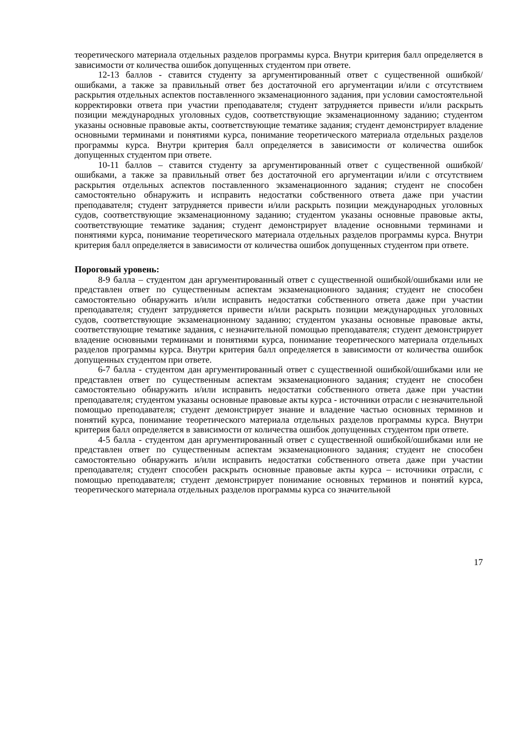теоретического материала отдельных разделов программы курса. Внутри критерия балл определяется в зависимости от количества ошибок допущенных студентом при ответе.
12-13 баллов - ставится студенту за аргументированный ответ с существенной ошибкой/ошибками, а также за правильный ответ без достаточной его аргументации и/или с отсутствием раскрытия отдельных аспектов поставленного экзаменационного задания, при условии самостоятельной корректировки ответа при участии преподавателя; студент затрудняется привести и/или раскрыть позиции международных уголовных судов, соответствующие экзаменационному заданию; студентом указаны основные правовые акты, соответствующие тематике задания; студент демонстрирует владение основными терминами и понятиями курса, понимание теоретического материала отдельных разделов программы курса. Внутри критерия балл определяется в зависимости от количества ошибок допущенных студентом при ответе.
10-11 баллов – ставится студенту за аргументированный ответ с существенной ошибкой/ошибками, а также за правильный ответ без достаточной его аргументации и/или с отсутствием раскрытия отдельных аспектов поставленного экзаменационного задания; студент не способен самостоятельно обнаружить и исправить недостатки собственного ответа даже при участии преподавателя; студент затрудняется привести и/или раскрыть позиции международных уголовных судов, соответствующие экзаменационному заданию; студентом указаны основные правовые акты, соответствующие тематике задания; студент демонстрирует владение основными терминами и понятиями курса, понимание теоретического материала отдельных разделов программы курса. Внутри критерия балл определяется в зависимости от количества ошибок допущенных студентом при ответе.
Пороговый уровень:
8-9 балла – студентом дан аргументированный ответ с существенной ошибкой/ошибками или не представлен ответ по существенным аспектам экзаменационного задания; студент не способен самостоятельно обнаружить и/или исправить недостатки собственного ответа даже при участии преподавателя; студент затрудняется привести и/или раскрыть позиции международных уголовных судов, соответствующие экзаменационному заданию; студентом указаны основные правовые акты, соответствующие тематике задания, с незначительной помощью преподавателя; студент демонстрирует владение основными терминами и понятиями курса, понимание теоретического материала отдельных разделов программы курса. Внутри критерия балл определяется в зависимости от количества ошибок допущенных студентом при ответе.
6-7 балла - студентом дан аргументированный ответ с существенной ошибкой/ошибками или не представлен ответ по существенным аспектам экзаменационного задания; студент не способен самостоятельно обнаружить и/или исправить недостатки собственного ответа даже при участии преподавателя; студентом указаны основные правовые акты курса - источники отрасли с незначительной помощью преподавателя; студент демонстрирует знание и владение частью основных терминов и понятий курса, понимание теоретического материала отдельных разделов программы курса. Внутри критерия балл определяется в зависимости от количества ошибок допущенных студентом при ответе.
4-5 балла - студентом дан аргументированный ответ с существенной ошибкой/ошибками или не представлен ответ по существенным аспектам экзаменационного задания; студент не способен самостоятельно обнаружить и/или исправить недостатки собственного ответа даже при участии преподавателя; студент способен раскрыть основные правовые акты курса – источники отрасли, с помощью преподавателя; студент демонстрирует понимание основных терминов и понятий курса, теоретического материала отдельных разделов программы курса со значительной
17